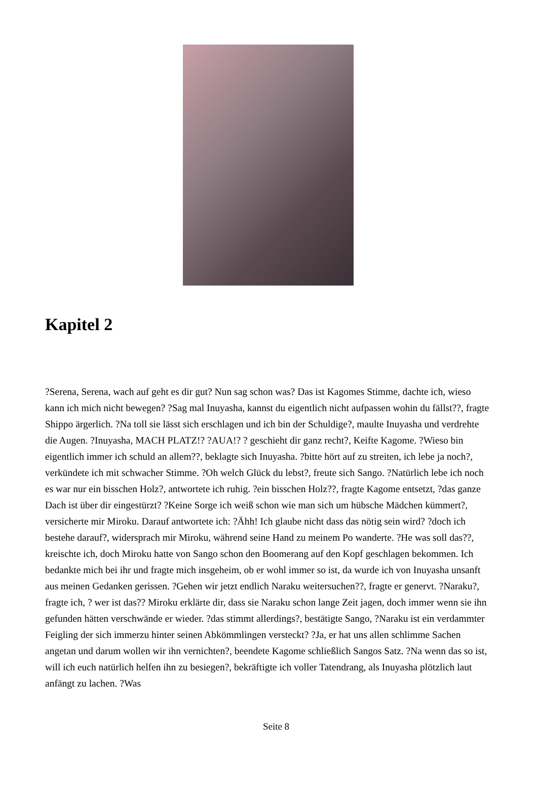Kapitel 2
?Serena, Serena, wach auf geht es dir gut? Nun sag schon was? Das ist Kagomes Stimme, dachte ich, wieso kann ich mich nicht bewegen? ?Sag mal Inuyasha, kannst du eigentlich nicht aufpassen wohin du fällst??, fragte Shippo ärgerlich. ?Na toll sie lässt sich erschlagen und ich bin der Schuldige?, maulte Inuyasha und verdrehte die Augen. ?Inuyasha, MACH PLATZ!? ?AUA!? ? geschieht dir ganz recht?, Keifte Kagome. ?Wieso bin eigentlich immer ich schuld an allem??, beklagte sich Inuyasha. ?bitte hört auf zu streiten, ich lebe ja noch?, verkündete ich mit schwacher Stimme. ?Oh welch Glück du lebst?, freute sich Sango. ?Natürlich lebe ich noch es war nur ein bisschen Holz?, antwortete ich ruhig. ?ein bisschen Holz??, fragte Kagome entsetzt, ?das ganze Dach ist über dir eingestürzt? ?Keine Sorge ich weiß schon wie man sich um hübsche Mädchen kümmert?, versicherte mir Miroku. Darauf antwortete ich: ?Ähh! Ich glaube nicht dass das nötig sein wird? ?doch ich bestehe darauf?, widersprach mir Miroku, während seine Hand zu meinem Po wanderte. ?He was soll das??, kreischte ich, doch Miroku hatte von Sango schon den Boomerang auf den Kopf geschlagen bekommen. Ich bedankte mich bei ihr und fragte mich insgeheim, ob er wohl immer so ist, da wurde ich von Inuyasha unsanft aus meinen Gedanken gerissen. ?Gehen wir jetzt endlich Naraku weitersuchen??, fragte er genervt. ?Naraku?, fragte ich, ? wer ist das?? Miroku erklärte dir, dass sie Naraku schon lange Zeit jagen, doch immer wenn sie ihn gefunden hätten verschwände er wieder. ?das stimmt allerdings?, bestätigte Sango, ?Naraku ist ein verdammter Feigling der sich immerzu hinter seinen Abkömmlingen versteckt? ?Ja, er hat uns allen schlimme Sachen angetan und darum wollen wir ihn vernichten?, beendete Kagome schließlich Sangos Satz. ?Na wenn das so ist, will ich euch natürlich helfen ihn zu besiegen?, bekräftigte ich voller Tatendrang, als Inuyasha plötzlich laut anfängt zu lachen. ?Was
Seite 8